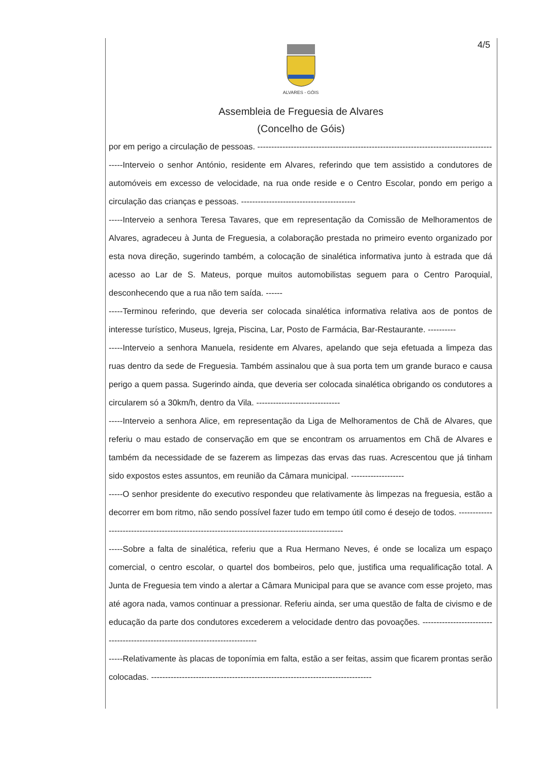4/5
ALVARES - GÓIS
Assembleia de Freguesia de Alvares
(Concelho de Góis)
por em perigo a circulação de pessoas. ------------------------------------------------------------------------------------
-----Interveio o senhor António, residente em Alvares, referindo que tem assistido a condutores de automóveis em excesso de velocidade, na rua onde reside e o Centro Escolar, pondo em perigo a circulação das crianças e pessoas. -----------------------------------------
-----Interveio a senhora Teresa Tavares, que em representação da Comissão de Melhoramentos de Alvares, agradeceu à Junta de Freguesia, a colaboração prestada no primeiro evento organizado por esta nova direção, sugerindo também, a colocação de sinalética informativa junto à estrada que dá acesso ao Lar de S. Mateus, porque muitos automobilistas seguem para o Centro Paroquial, desconhecendo que a rua não tem saída. ------
-----Terminou referindo, que deveria ser colocada sinalética informativa relativa aos de pontos de interesse turístico, Museus, Igreja, Piscina, Lar, Posto de Farmácia, Bar-Restaurante. ----------
-----Interveio a senhora Manuela, residente em Alvares, apelando que seja efetuada a limpeza das ruas dentro da sede de Freguesia. Também assinalou que à sua porta tem um grande buraco e causa perigo a quem passa. Sugerindo ainda, que deveria ser colocada sinalética obrigando os condutores a circularem só a 30km/h, dentro da Vila. ------------------------------
-----Interveio a senhora Alice, em representação da Liga de Melhoramentos de Chã de Alvares, que referiu o mau estado de conservação em que se encontram os arruamentos em Chã de Alvares e também da necessidade de se fazerem as limpezas das ervas das ruas. Acrescentou que já tinham sido expostos estes assuntos, em reunião da Câmara municipal. -------------------
-----O senhor presidente do executivo respondeu que relativamente às limpezas na freguesia, estão a decorrer em bom ritmo, não sendo possível fazer tudo em tempo útil como é desejo de todos. ------------------------------------------------------------------------------------------------
-----Sobre a falta de sinalética, referiu que a Rua Hermano Neves, é onde se localiza um espaço comercial, o centro escolar, o quartel dos bombeiros, pelo que, justifica uma requalificação total. A Junta de Freguesia tem vindo a alertar a Câmara Municipal para que se avance com esse projeto, mas até agora nada, vamos continuar a pressionar. Referiu ainda, ser uma questão de falta de civismo e de educação da parte dos condutores excederem a velocidade dentro das povoações. ------------------------------------------------------------------------------
-----Relativamente às placas de toponímia em falta, estão a ser feitas, assim que ficarem prontas serão colocadas. -------------------------------------------------------------------------------